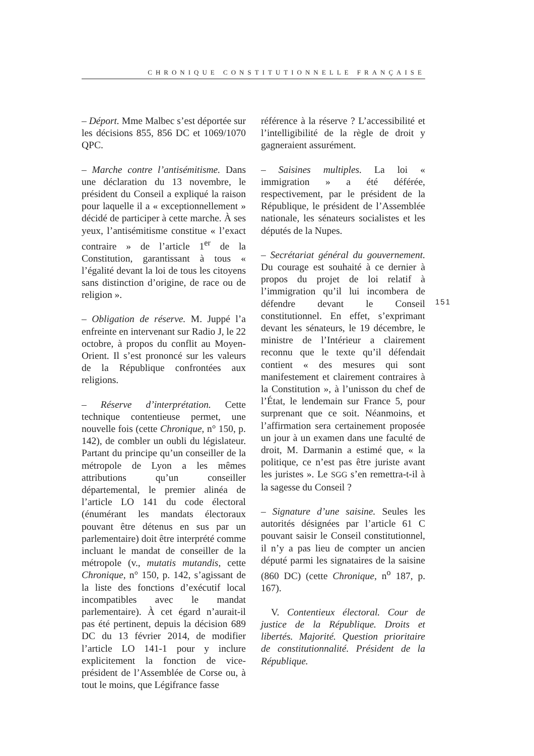CHRONIQUE CONSTITUTIONNELLE FRANÇAISE
– Déport. Mme Malbec s’est déportée sur les décisions 855, 856 DC et 1069/1070 QPC.
– Marche contre l’antisémitisme. Dans une déclaration du 13 novembre, le président du Conseil a expliqué la raison pour laquelle il a « exceptionnellement » décidé de participer à cette marche. À ses yeux, l’antisémitisme constitue « l’exact contraire » de l’article 1<sup>er</sup> de la Constitution, garantissant à tous « l’égalité devant la loi de tous les citoyens sans distinction d’origine, de race ou de religion ».
– Obligation de réserve. M. Juppé l’a enfreinte en intervenant sur Radio J, le 22 octobre, à propos du conflit au Moyen-Orient. Il s’est prononcé sur les valeurs de la République confrontées aux religions.
– Réserve d’interprétation. Cette technique contentieuse permet, une nouvelle fois (cette Chronique, n° 150, p. 142), de combler un oubli du législateur. Partant du principe qu’un conseiller de la métropole de Lyon a les mêmes attributions qu’un conseiller départemental, le premier alinéa de l’article LO 141 du code électoral (énumérant les mandats électoraux pouvant être détenus en sus par un parlementaire) doit être interprété comme incluant le mandat de conseiller de la métropole (v., mutatis mutandis, cette Chronique, n° 150, p. 142, s’agissant de la liste des fonctions d’exécutif local incompatibles avec le mandat parlementaire). À cet égard n’aurait-il pas été pertinent, depuis la décision 689 DC du 13 février 2014, de modifier l’article LO 141-1 pour y inclure explicitement la fonction de vice-président de l’Assemblée de Corse ou, à tout le moins, que Légifrance fasse
référence à la réserve ? L’accessibilité et l’intelligibilité de la règle de droit y gagneraient assurément.
– Saisines multiples. La loi « immigration » a été déférée, respectivement, par le président de la République, le président de l’Assemblée nationale, les sénateurs socialistes et les députés de la Nupes.
– Secrétariat général du gouvernement. Du courage est souhaité à ce dernier à propos du projet de loi relatif à l’immigration qu’il lui incombera de défendre devant le Conseil constitutionnel. En effet, s’exprimant devant les sénateurs, le 19 décembre, le ministre de l’Intérieur a clairement reconnu que le texte qu’il défendait contient « des mesures qui sont manifestement et clairement contraires à la Constitution », à l’unisson du chef de l’État, le lendemain sur France 5, pour surprenant que ce soit. Néanmoins, et l’affirmation sera certainement proposée un jour à un examen dans une faculté de droit, M. Darmanin a estimé que, « la politique, ce n’est pas être juriste avant les juristes ». Le SGG s’en remettra-t-il à la sagesse du Conseil ?
– Signature d’une saisine. Seules les autorités désignées par l’article 61 C pouvant saisir le Conseil constitutionnel, il n’y a pas lieu de compter un ancien député parmi les signataires de la saisine (860 DC) (cette Chronique, n<sup>o</sup> 187, p. 167).
V. Contentieux électoral. Cour de justice de la République. Droits et libertés. Majorité. Question prioritaire de constitutionnalité. Président de la République.
151